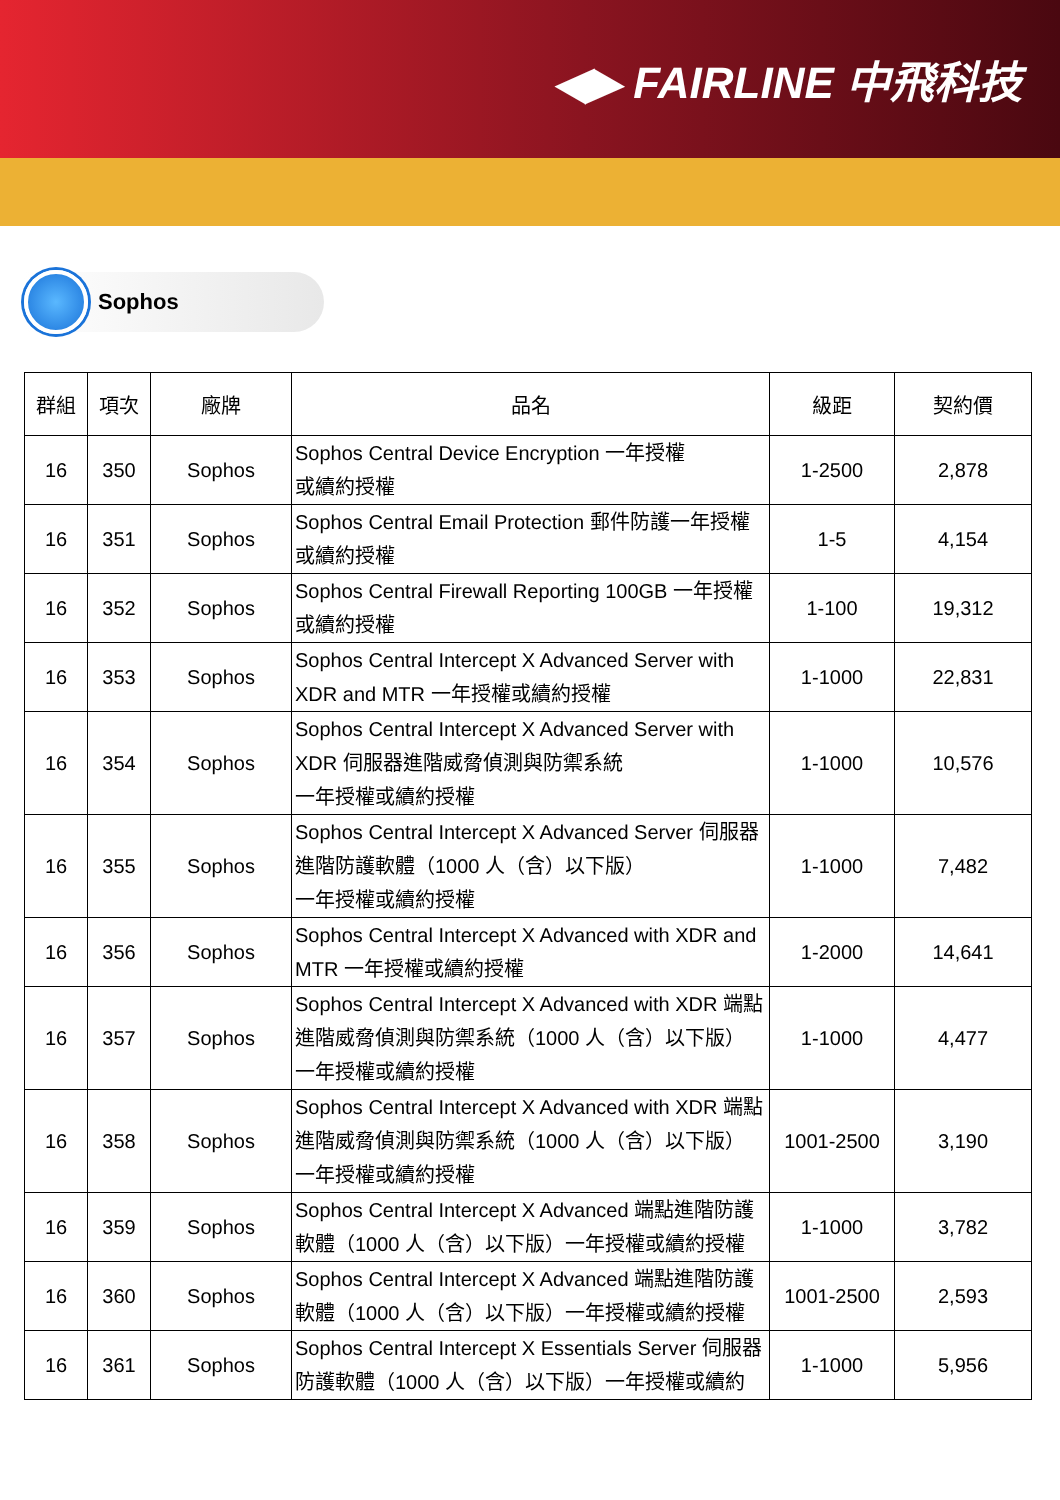◀▶ FAIRLINE 中飛科技
Sophos
| 群組 | 項次 | 廠牌 | 品名 | 級距 | 契約價 |
| --- | --- | --- | --- | --- | --- |
| 16 | 350 | Sophos | Sophos Central Device Encryption 一年授權 或續約授權 | 1-2500 | 2,878 |
| 16 | 351 | Sophos | Sophos Central Email Protection 郵件防護一年授權 或續約授權 | 1-5 | 4,154 |
| 16 | 352 | Sophos | Sophos Central Firewall Reporting 100GB 一年授權 或續約授權 | 1-100 | 19,312 |
| 16 | 353 | Sophos | Sophos Central Intercept X Advanced Server with XDR and MTR 一年授權或續約授權 | 1-1000 | 22,831 |
| 16 | 354 | Sophos | Sophos Central Intercept X Advanced Server with XDR 伺服器進階威脅偵測與防禦系統 一年授權或續約授權 | 1-1000 | 10,576 |
| 16 | 355 | Sophos | Sophos Central Intercept X Advanced Server 伺服器 進階防護軟體（1000 人（含）以下版） 一年授權或續約授權 | 1-1000 | 7,482 |
| 16 | 356 | Sophos | Sophos Central Intercept X Advanced with XDR and MTR 一年授權或續約授權 | 1-2000 | 14,641 |
| 16 | 357 | Sophos | Sophos Central Intercept X Advanced with XDR 端點 進階威脅偵測與防禦系統（1000 人（含）以下版） 一年授權或續約授權 | 1-1000 | 4,477 |
| 16 | 358 | Sophos | Sophos Central Intercept X Advanced with XDR 端點 進階威脅偵測與防禦系統（1000 人（含）以下版） 一年授權或續約授權 | 1001-2500 | 3,190 |
| 16 | 359 | Sophos | Sophos Central Intercept X Advanced 端點進階防護 軟體（1000 人（含）以下版）一年授權或續約授權 | 1-1000 | 3,782 |
| 16 | 360 | Sophos | Sophos Central Intercept X Advanced 端點進階防護 軟體（1000 人（含）以下版）一年授權或續約授權 | 1001-2500 | 2,593 |
| 16 | 361 | Sophos | Sophos Central Intercept X Essentials Server 伺服器 防護軟體（1000 人（含）以下版）一年授權或續約 | 1-1000 | 5,956 |